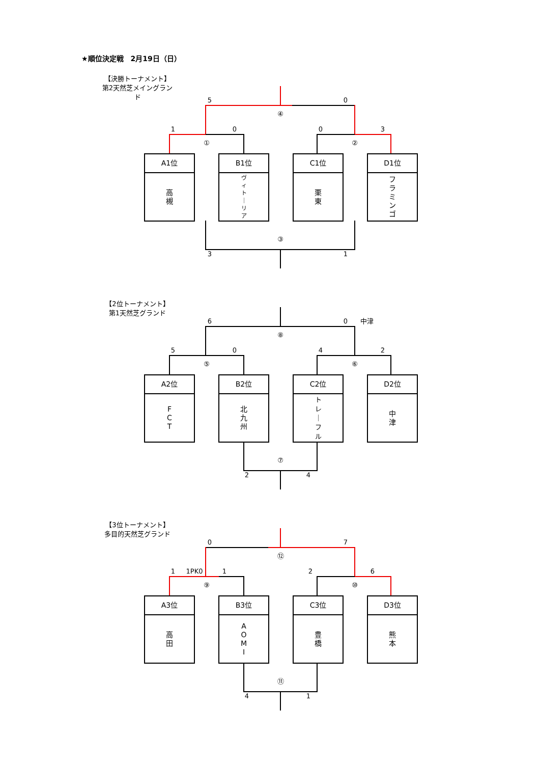★順位決定戦　2月19日（日）
【決勝トーナメント】
第2天然芝メイングラン
ド
50
④
1003
①②
A1位
高
槻
B1位
ヴ
ィ
ト
｜
リ
ア
C1位
栗
東
D1位
フ
ラ
ミ
ン
ゴ
③
31
【2位トーナメント】
第1天然芝グランド
60 中津
⑧
5042
⑤⑥
A2位
F
C
T
B2位
北
九
州
C2位
ト
レ
｜
フ
ル
D2位
中
津
⑦
24
【3位トーナメント】
多目的天然芝グランド
07
⑫
1 1PK0 126
⑨ ⑩
A3位
高
田
B3位
A
O
M
I
C3位
豊
橋
D3位
熊
本
⑪
41